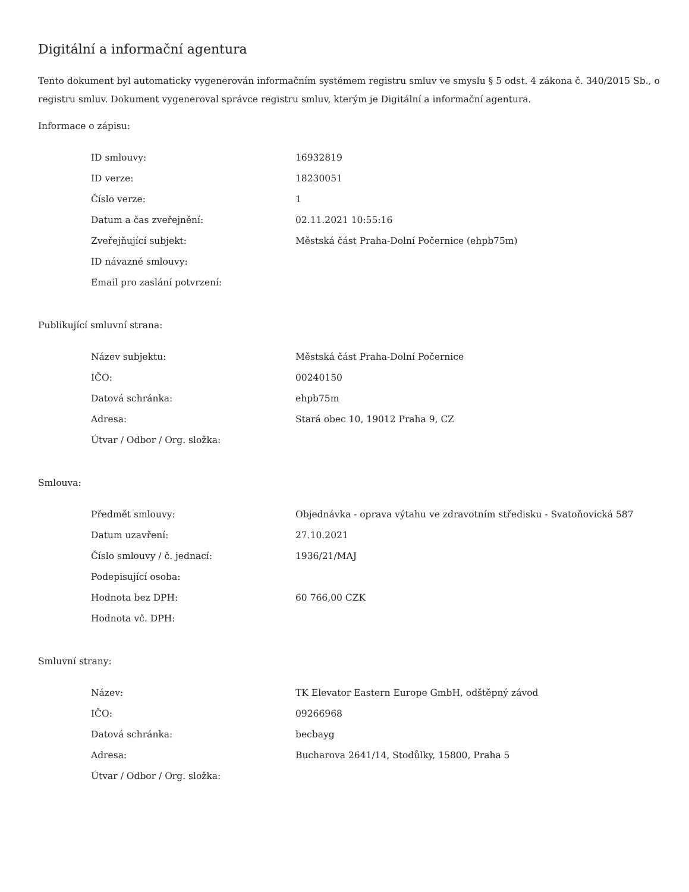Digitální a informační agentura
Tento dokument byl automaticky vygenerován informačním systémem registru smluv ve smyslu § 5 odst. 4 zákona č. 340/2015 Sb., o registru smluv. Dokument vygeneroval správce registru smluv, kterým je Digitální a informační agentura.
Informace o zápisu:
| ID smlouvy: | 16932819 |
| ID verze: | 18230051 |
| Číslo verze: | 1 |
| Datum a čas zveřejnění: | 02.11.2021 10:55:16 |
| Zveřejňující subjekt: | Městská část Praha-Dolní Počernice (ehpb75m) |
| ID návazné smlouvy: | |
| Email pro zaslání potvrzení: | |
Publikující smluvní strana:
| Název subjektu: | Městská část Praha-Dolní Počernice |
| IČO: | 00240150 |
| Datová schránka: | ehpb75m |
| Adresa: | Stará obec 10, 19012 Praha 9, CZ |
| Útvar / Odbor / Org. složka: | |
Smlouva:
| Předmět smlouvy: | Objednávka - oprava výtahu ve zdravotním středisku - Svatoňovická 587 |
| Datum uzavření: | 27.10.2021 |
| Číslo smlouvy / č. jednací: | 1936/21/MAJ |
| Podepisující osoba: | |
| Hodnota bez DPH: | 60 766,00 CZK |
| Hodnota vč. DPH: | |
Smluvní strany:
| Název: | TK Elevator Eastern Europe GmbH, odštěpný závod |
| IČO: | 09266968 |
| Datová schránka: | becbayg |
| Adresa: | Bucharova 2641/14, Stodůlky, 15800, Praha 5 |
| Útvar / Odbor / Org. složka: | |